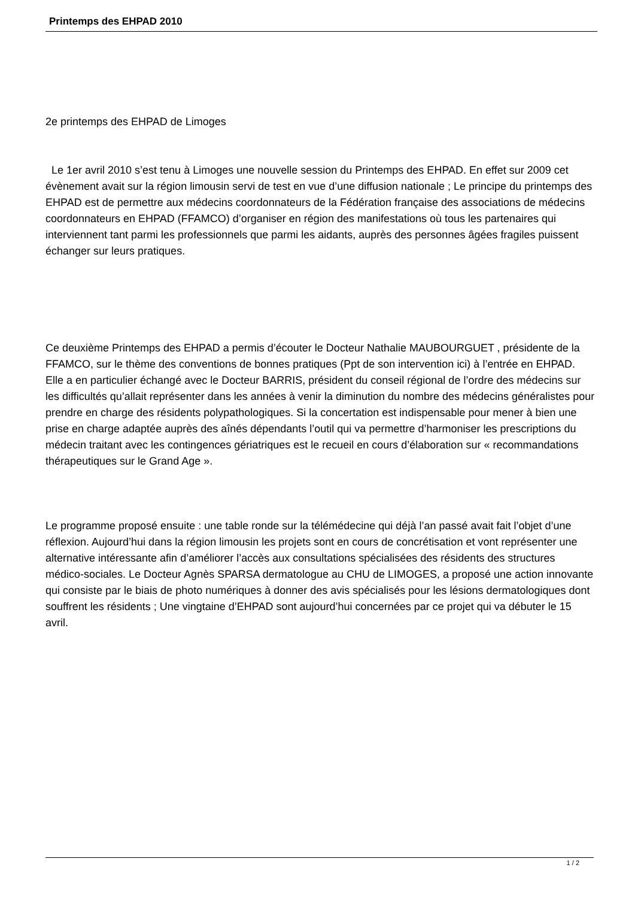Printemps des EHPAD 2010
2e printemps des EHPAD de Limoges
Le 1er avril 2010 s’est tenu à Limoges une nouvelle session du Printemps des EHPAD. En effet sur 2009 cet évènement avait sur la région limousin servi de test en vue d’une diffusion nationale ; Le principe du printemps des EHPAD est de permettre aux médecins coordonnateurs de la Fédération française des associations de médecins coordonnateurs en EHPAD (FFAMCO) d’organiser en région des manifestations où tous les partenaires qui interviennent tant parmi les professionnels que parmi les aidants, auprès des personnes âgées fragiles puissent échanger sur leurs pratiques.
Ce deuxième Printemps des EHPAD a permis d’écouter le Docteur Nathalie MAUBOURGUET , présidente de la FFAMCO, sur le thème des conventions de bonnes pratiques (Ppt de son intervention ici) à l’entrée en EHPAD. Elle a en particulier échangé avec le Docteur BARRIS, président du conseil régional de l’ordre des médecins sur les difficultés qu’allait représenter dans les années à venir la diminution du nombre des médecins généralistes pour prendre en charge des résidents polypathologiques. Si la concertation est indispensable pour mener à bien une prise en charge adaptée auprès des aînés dépendants l’outil qui va permettre d’harmoniser les prescriptions du médecin traitant avec les contingences gériatriques est le recueil en cours d’élaboration sur « recommandations thérapeutiques sur le Grand Age ».
Le programme proposé ensuite : une table ronde sur la télémédecine qui déjà l’an passé avait fait l’objet d’une réflexion. Aujourd’hui dans la région limousin les projets sont en cours de concrétisation et vont représenter une alternative intéressante afin d’améliorer l’accès aux consultations spécialisées des résidents des structures médico-sociales. Le Docteur Agnès SPARSA dermatologue au CHU de LIMOGES, a proposé une action innovante qui consiste par le biais de photo numériques à donner des avis spécialisés pour les lésions dermatologiques dont souffrent les résidents ; Une vingtaine d’EHPAD sont aujourd’hui concernées par ce projet qui va débuter le 15 avril.
1 / 2